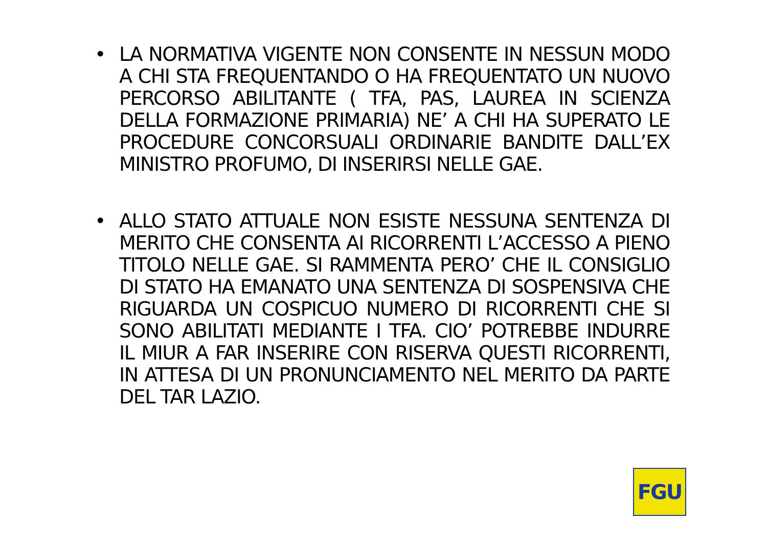• LA NORMATIVA VIGENTE NON CONSENTE IN NESSUN MODO A CHI STA FREQUENTANDO O HA FREQUENTATO UN NUOVO PERCORSO ABILITANTE ( TFA, PAS, LAUREA IN SCIENZA DELLA FORMAZIONE PRIMARIA) NE’ A CHI HA SUPERATO LE PROCEDURE CONCORSUALI ORDINARIE BANDITE DALL’EX MINISTRO PROFUMO, DI INSERIRSI NELLE GAE.
• ALLO STATO ATTUALE NON ESISTE NESSUNA SENTENZA DI MERITO CHE CONSENTA AI RICORRENTI L’ACCESSO A PIENO TITOLO NELLE GAE. SI RAMMENTA PERO’ CHE IL CONSIGLIO DI STATO HA EMANATO UNA SENTENZA DI SOSPENSIVA CHE RIGUARDA UN COSPICUO NUMERO DI RICORRENTI CHE SI SONO ABILITATI MEDIANTE I TFA. CIO’ POTREBBE INDURRE IL MIUR A FAR INSERIRE CON RISERVA QUESTI RICORRENTI, IN ATTESA DI UN PRONUNCIAMENTO NEL MERITO DA PARTE DEL TAR LAZIO.
FGU